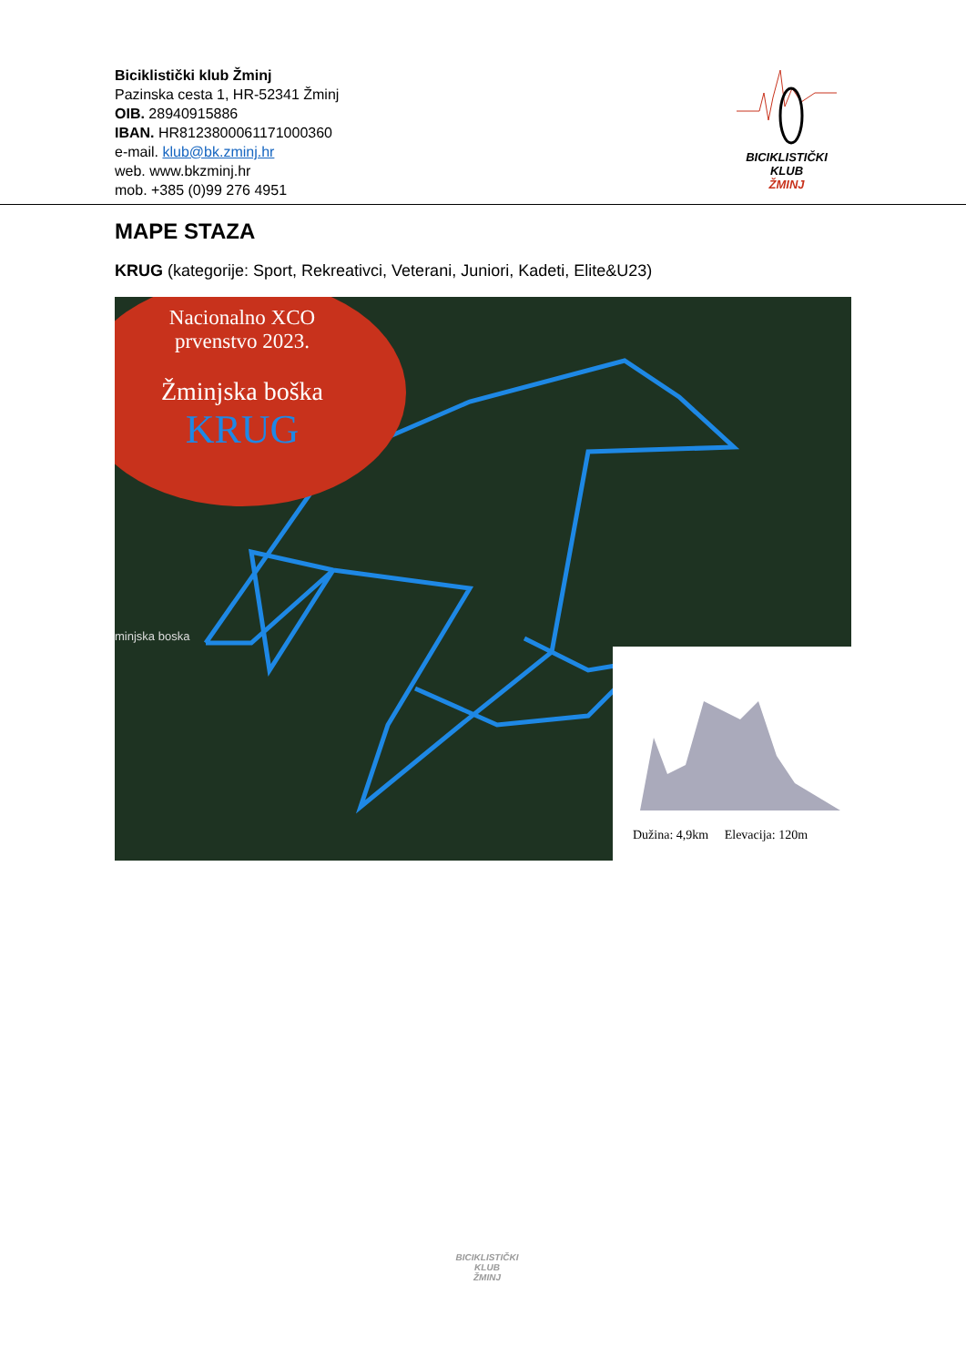Biciklistički klub Žminj
Pazinska cesta 1, HR-52341 Žminj
OIB. 28940915886
IBAN. HR8123800061171000360
e-mail. klub@bk.zminj.hr
web. www.bkzminj.hr
mob. +385 (0)99 276 4951
BICIKLISTIČKI KLUB
ŽMINJ
MAPE STAZA
KRUG (kategorije: Sport, Rekreativci, Veterani, Juniori, Kadeti, Elite&U23)
Nacionalno XCO
prvenstvo 2023.
Žminjska boška
KRUG
minjska boska
Dužina: 4,9km Elevacija: 120m
BICIKLISTIČKI KLUB
ŽMINJ